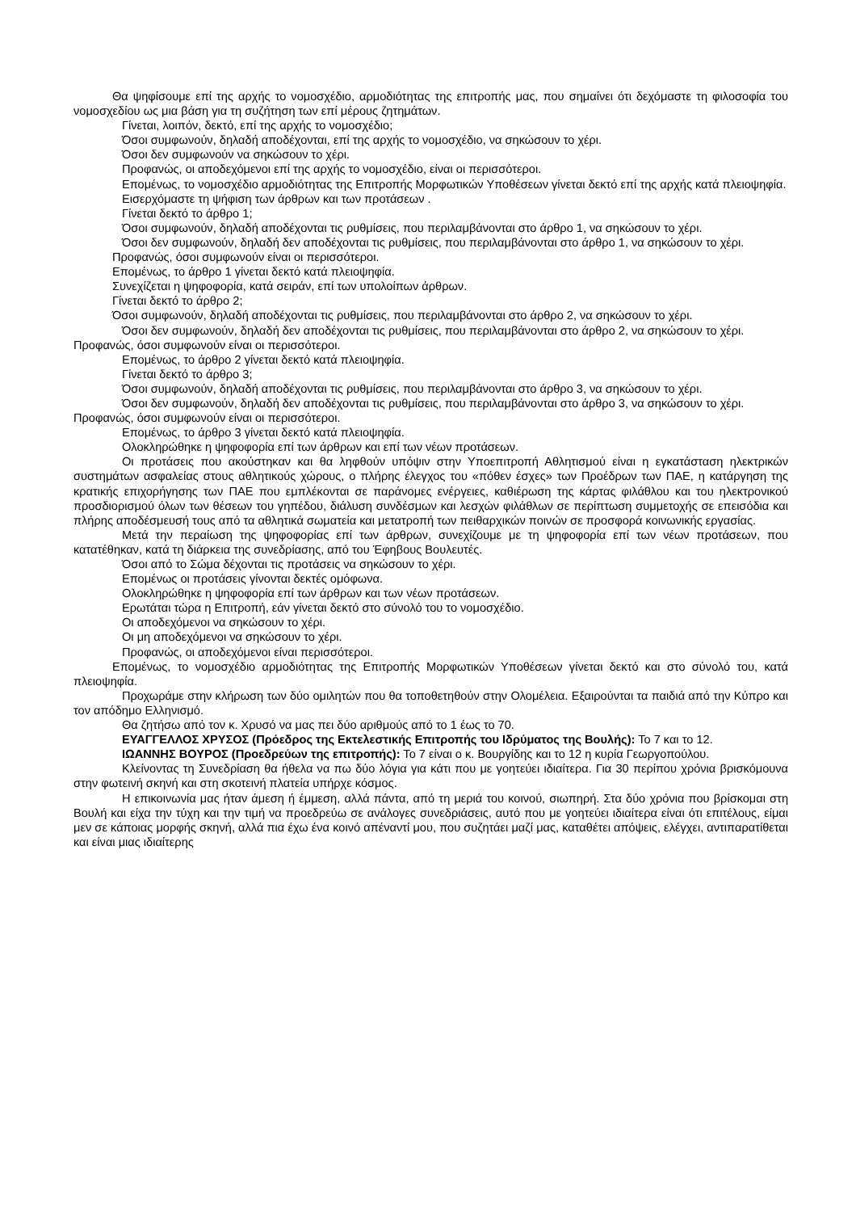Θα ψηφίσουμε επί της αρχής το νομοσχέδιο, αρμοδιότητας της επιτροπής μας, που σημαίνει ότι δεχόμαστε τη φιλοσοφία του νομοσχεδίου ως μια βάση για τη συζήτηση των επί μέρους ζητημάτων.
Γίνεται, λοιπόν, δεκτό, επί της αρχής το νομοσχέδιο;
Όσοι συμφωνούν, δηλαδή αποδέχονται, επί της αρχής το νομοσχέδιο, να σηκώσουν το χέρι.
Όσοι δεν συμφωνούν να σηκώσουν το χέρι.
Προφανώς, οι αποδεχόμενοι επί της αρχής το νομοσχέδιο, είναι οι περισσότεροι.
Επομένως, το νομοσχέδιο αρμοδιότητας της Επιτροπής Μορφωτικών Υποθέσεων γίνεται δεκτό επί της αρχής κατά πλειοψηφία.
Εισερχόμαστε τη ψήφιση των άρθρων και των προτάσεων .
Γίνεται δεκτό το άρθρο 1;
Όσοι συμφωνούν, δηλαδή αποδέχονται τις ρυθμίσεις, που περιλαμβάνονται στο άρθρο 1, να σηκώσουν το χέρι.
Όσοι δεν συμφωνούν, δηλαδή δεν αποδέχονται τις ρυθμίσεις, που περιλαμβάνονται στο άρθρο 1, να σηκώσουν το χέρι.
Προφανώς, όσοι συμφωνούν είναι οι περισσότεροι.
Επομένως, το άρθρο 1 γίνεται δεκτό κατά πλειοψηφία.
Συνεχίζεται η ψηφοφορία, κατά σειράν, επί των υπολοίπων άρθρων.
Γίνεται δεκτό το άρθρο 2;
Όσοι συμφωνούν, δηλαδή αποδέχονται τις ρυθμίσεις, που περιλαμβάνονται στο άρθρο 2, να σηκώσουν το χέρι.
Όσοι δεν συμφωνούν, δηλαδή δεν αποδέχονται τις ρυθμίσεις, που περιλαμβάνονται στο άρθρο 2, να σηκώσουν το χέρι.
Προφανώς, όσοι συμφωνούν είναι οι περισσότεροι.
Επομένως, το άρθρο 2 γίνεται δεκτό κατά πλειοψηφία.
Γίνεται δεκτό το άρθρο 3;
Όσοι συμφωνούν, δηλαδή αποδέχονται τις ρυθμίσεις, που περιλαμβάνονται στο άρθρο 3, να σηκώσουν το χέρι.
Όσοι δεν συμφωνούν, δηλαδή δεν αποδέχονται τις ρυθμίσεις, που περιλαμβάνονται στο άρθρο 3, να σηκώσουν το χέρι.
Προφανώς, όσοι συμφωνούν είναι οι περισσότεροι.
Επομένως, το άρθρο 3 γίνεται δεκτό κατά πλειοψηφία.
Ολοκληρώθηκε η ψηφοφορία επί των άρθρων και επί των νέων προτάσεων.
Οι προτάσεις που ακούστηκαν και θα ληφθούν υπόψιν στην Υποεπιτροπή Αθλητισμού είναι η εγκατάσταση ηλεκτρικών συστημάτων ασφαλείας στους αθλητικούς χώρους, ο πλήρης έλεγχος του «πόθεν έσχες» των Προέδρων των ΠΑΕ, η κατάργηση της κρατικής επιχορήγησης των ΠΑΕ που εμπλέκονται σε παράνομες ενέργειες, καθιέρωση της κάρτας φιλάθλου και του ηλεκτρονικού προσδιορισμού όλων των θέσεων του γηπέδου, διάλυση συνδέσμων και λεσχών φιλάθλων σε περίπτωση συμμετοχής σε επεισόδια και πλήρης αποδέσμευσή τους από τα αθλητικά σωματεία και μετατροπή των πειθαρχικών ποινών σε προσφορά κοινωνικής εργασίας.
Μετά την περαίωση της ψηφοφορίας επί των άρθρων, συνεχίζουμε με τη ψηφοφορία επί των νέων προτάσεων, που κατατέθηκαν, κατά τη διάρκεια της συνεδρίασης, από του Έφηβους Βουλευτές.
Όσοι από το Σώμα δέχονται τις προτάσεις να σηκώσουν το χέρι.
Επομένως οι προτάσεις γίνονται δεκτές ομόφωνα.
Ολοκληρώθηκε η ψηφοφορία επί των άρθρων και των νέων προτάσεων.
Ερωτάται τώρα η Επιτροπή, εάν γίνεται δεκτό στο σύνολό του το νομοσχέδιο.
Οι αποδεχόμενοι να σηκώσουν το χέρι.
Οι μη αποδεχόμενοι να σηκώσουν το χέρι.
Προφανώς, οι αποδεχόμενοι είναι περισσότεροι.
Επομένως, το νομοσχέδιο αρμοδιότητας της Επιτροπής Μορφωτικών Υποθέσεων γίνεται δεκτό και στο σύνολό του, κατά πλειοψηφία.
Προχωράμε στην κλήρωση των δύο ομιλητών που θα τοποθετηθούν στην Ολομέλεια. Εξαιρούνται τα παιδιά από την Κύπρο και τον απόδημο Ελληνισμό.
Θα ζητήσω από τον κ. Χρυσό να μας πει δύο αριθμούς από το 1 έως το 70.
ΕΥΑΓΓΕΛΛΟΣ ΧΡΥΣΟΣ (Πρόεδρος της Εκτελεστικής Επιτροπής του Ιδρύματος της Βουλής): Το 7 και το 12.
ΙΩΑΝΝΗΣ ΒΟΥΡΟΣ (Προεδρεύων της επιτροπής): Το 7 είναι ο κ. Βουργίδης και το 12 η κυρία Γεωργοπούλου.
Κλείνοντας τη Συνεδρίαση θα ήθελα να πω δύο λόγια για κάτι που με γοητεύει ιδιαίτερα. Για 30 περίπου χρόνια βρισκόμουνα στην φωτεινή σκηνή και στη σκοτεινή πλατεία υπήρχε κόσμος.
Η επικοινωνία μας ήταν άμεση ή έμμεση, αλλά πάντα, από τη μεριά του κοινού, σιωπηρή. Στα δύο χρόνια που βρίσκομαι στη Βουλή και είχα την τύχη και την τιμή να προεδρεύω σε ανάλογες συνεδριάσεις, αυτό που με γοητεύει ιδιαίτερα είναι ότι επιτέλους, είμαι μεν σε κάποιας μορφής σκηνή, αλλά πια έχω ένα κοινό απέναντί μου, που συζητάει μαζί μας, καταθέτει απόψεις, ελέγχει, αντιπαρατίθεται και είναι μιας ιδιαίτερης